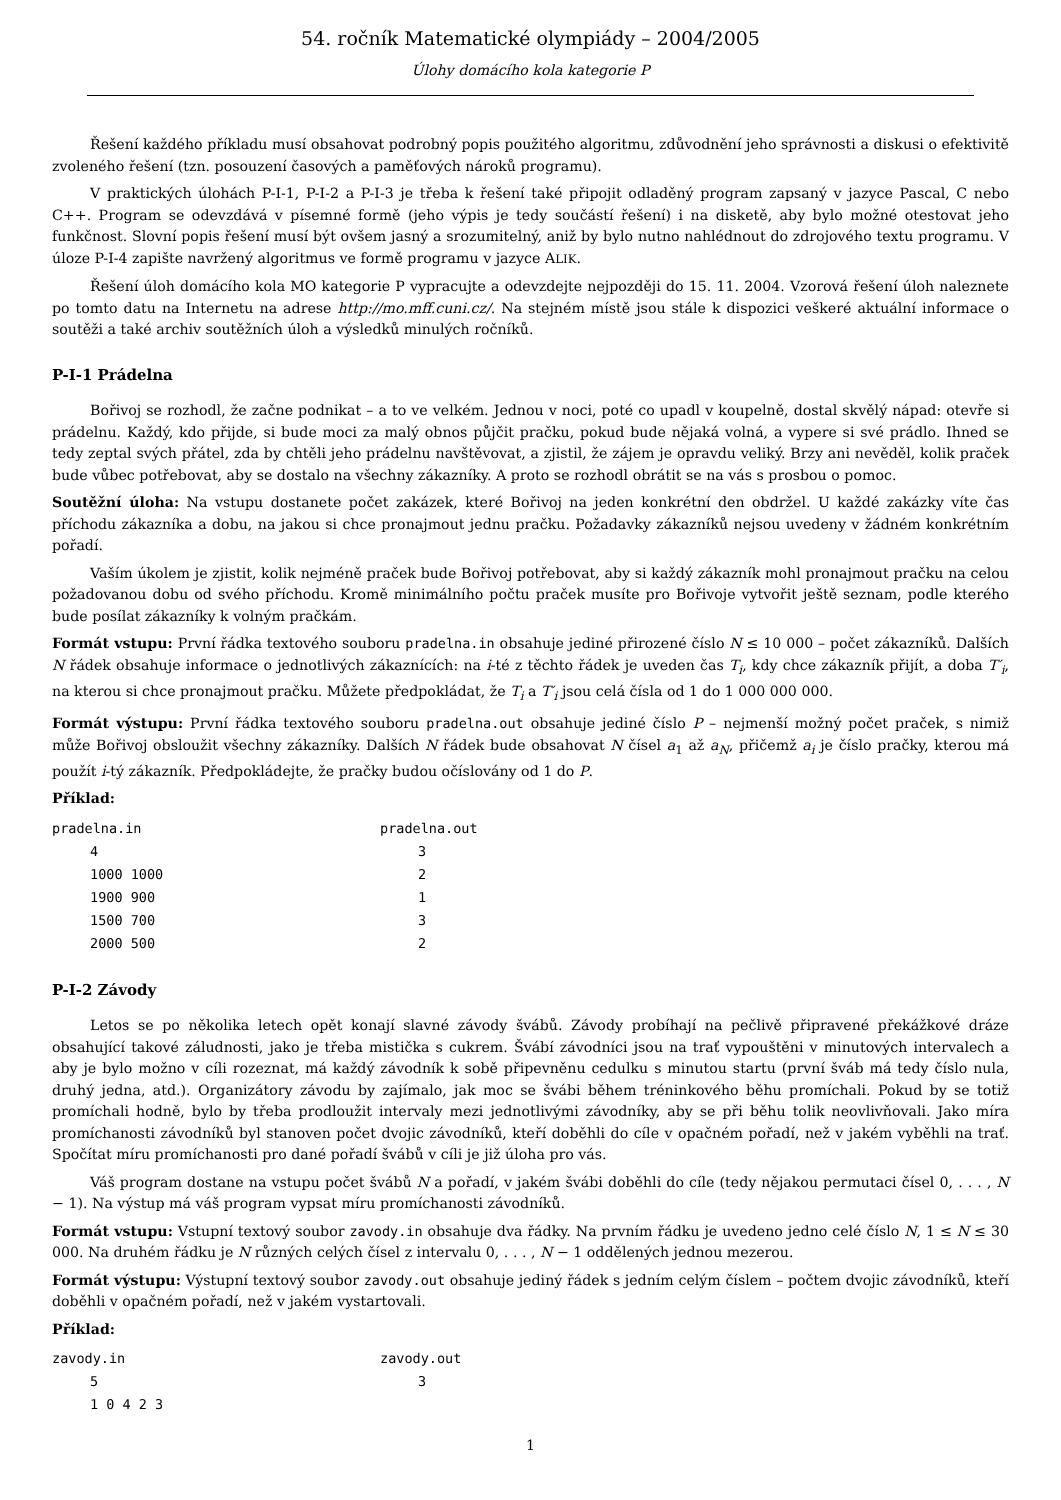54. ročník Matematické olympiády – 2004/2005
Úlohy domácího kola kategorie P
Řešení každého příkladu musí obsahovat podrobný popis použitého algoritmu, zdůvodnění jeho správnosti a diskusi o efektivitě zvoleného řešení (tzn. posouzení časových a paměťových nároků programu).
V praktických úlohách P-I-1, P-I-2 a P-I-3 je třeba k řešení také připojit odladěný program zapsaný v jazyce Pascal, C nebo C++. Program se odevzdává v písemné formě (jeho výpis je tedy součástí řešení) i na disketě, aby bylo možné otestovat jeho funkčnost. Slovní popis řešení musí být ovšem jasný a srozumitelný, aniž by bylo nutno nahlédnout do zdrojového textu programu. V úloze P-I-4 zapište navržený algoritmus ve formě programu v jazyce ALIK.
Řešení úloh domácího kola MO kategorie P vypracujte a odevzdejte nejpozději do 15. 11. 2004. Vzorová řešení úloh naleznete po tomto datu na Internetu na adrese http://mo.mff.cuni.cz/. Na stejném místě jsou stále k dispozici veškeré aktuální informace o soutěži a také archiv soutěžních úloh a výsledků minulých ročníků.
P-I-1 Prádelna
Bořivoj se rozhodl, že začne podnikat – a to ve velkém. Jednou v noci, poté co upadl v koupelně, dostal skvělý nápad: otevře si prádelnu. Každý, kdo přijde, si bude moci za malý obnos půjčit pračku, pokud bude nějaká volná, a vypere si své prádlo. Ihned se tedy zeptal svých přátel, zda by chtěli jeho prádelnu navštěvovat, a zjistil, že zájem je opravdu veliký. Brzy ani nevěděl, kolik praček bude vůbec potřebovat, aby se dostalo na všechny zákazníky. A proto se rozhodl obrátit se na vás s prosbou o pomoc.
Soutěžní úloha: Na vstupu dostanete počet zakázek, které Bořivoj na jeden konkrétní den obdržel. U každé zakázky víte čas příchodu zákazníka a dobu, na jakou si chce pronajmout jednu pračku. Požadavky zákazníků nejsou uvedeny v žádném konkrétním pořadí.
Vaším úkolem je zjistit, kolik nejméně praček bude Bořivoj potřebovat, aby si každý zákazník mohl pronajmout pračku na celou požadovanou dobu od svého příchodu. Kromě minimálního počtu praček musíte pro Bořivoje vytvořit ještě seznam, podle kterého bude posílat zákazníky k volným pračkám.
Formát vstupu: První řádka textového souboru pradelna.in obsahuje jediné přirozené číslo N ≤ 10 000 – počet zákazníků. Dalších N řádek obsahuje informace o jednotlivých zákaznících: na i-té z těchto řádek je uveden čas T<sub>i</sub>, kdy chce zákazník přijít, a doba T′<sub>i</sub>, na kterou si chce pronajmout pračku. Můžete předpokládat, že T<sub>i</sub> a T′<sub>i</sub> jsou celá čísla od 1 do 1 000 000 000.
Formát výstupu: První řádka textového souboru pradelna.out obsahuje jediné číslo P – nejmenší možný počet praček, s nimiž může Bořivoj obsloužit všechny zákazníky. Dalších N řádek bude obsahovat N čísel a<sub>1</sub> až a<sub>N</sub>, přičemž a<sub>i</sub> je číslo pračky, kterou má použít i-tý zákazník. Předpokládejte, že pračky budou očíslovány od 1 do P.
Příklad:
| pradelna.in | | pradelna.out | |
| | 4 | | 3 |
| | 1000 1000 | | 2 |
| | 1900 900 | | 1 |
| | 1500 700 | | 3 |
| | 2000 500 | | 2 |
P-I-2 Závody
Letos se po několika letech opět konají slavné závody švábů. Závody probíhají na pečlivě připravené překážkové dráze obsahující takové záludnosti, jako je třeba mistička s cukrem. Švábí závodníci jsou na trať vypouštěni v minutových intervalech a aby je bylo možno v cíli rozeznat, má každý závodník k sobě připevněnu cedulku s minutou startu (první šváb má tedy číslo nula, druhý jedna, atd.). Organizátory závodu by zajímalo, jak moc se švábi během tréninkového běhu promíchali. Pokud by se totiž promíchali hodně, bylo by třeba prodloužit intervaly mezi jednotlivými závodníky, aby se při běhu tolik neovlivňovali. Jako míra promíchanosti závodníků byl stanoven počet dvojic závodníků, kteří doběhli do cíle v opačném pořadí, než v jakém vyběhli na trať. Spočítat míru promíchanosti pro dané pořadí švábů v cíli je již úloha pro vás.
Váš program dostane na vstupu počet švábů N a pořadí, v jakém švábi doběhli do cíle (tedy nějakou permutaci čísel 0, . . . , N − 1). Na výstup má váš program vypsat míru promíchanosti závodníků.
Formát vstupu: Vstupní textový soubor zavody.in obsahuje dva řádky. Na prvním řádku je uvedeno jedno celé číslo N, 1 ≤ N ≤ 30 000. Na druhém řádku je N různých celých čísel z intervalu 0, . . . , N − 1 oddělených jednou mezerou.
Formát výstupu: Výstupní textový soubor zavody.out obsahuje jediný řádek s jedním celým číslem – počtem dvojic závodníků, kteří doběhli v opačném pořadí, než v jakém vystartovali.
Příklad:
| zavody.in | | zavody.out | |
| | 5 | | 3 |
| | 1 0 4 2 3 | | |
1